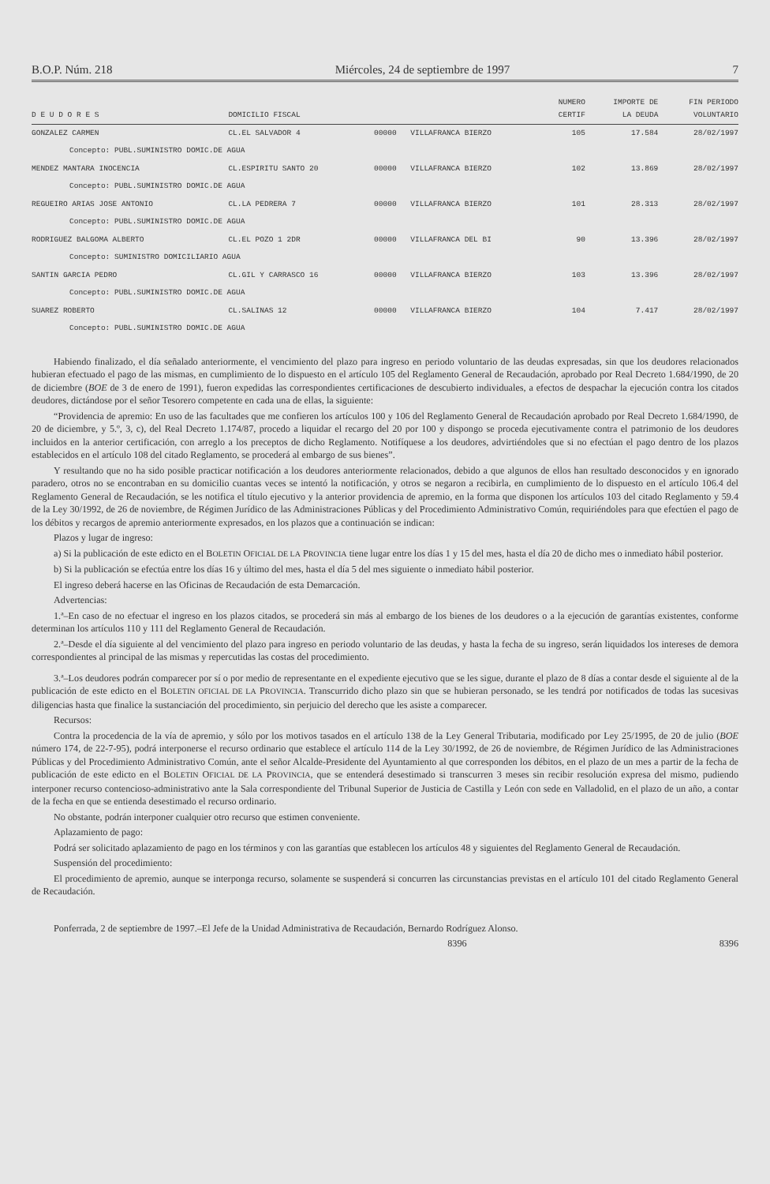B.O.P. Núm. 218 Miércoles, 24 de septiembre de 1997 7
| | | | | NUMERO | IMPORTE DE | FIN PERIODO |
| --- | --- | --- | --- | --- | --- | --- |
| D E U D O R E S | DOMICILIO FISCAL | | | CERTIF | LA DEUDA | VOLUNTARIO |
| GONZALEZ CARMEN | CL.EL SALVADOR 4 | 00000 | VILLAFRANCA BIERZO | 105 | 17.584 | 28/02/1997 |
| Concepto: PUBL.SUMINISTRO DOMIC.DE AGUA | | | | | | |
| MENDEZ MANTARA INOCENCIA | CL.ESPIRITU SANTO 20 | 00000 | VILLAFRANCA BIERZO | 102 | 13.869 | 28/02/1997 |
| Concepto: PUBL.SUMINISTRO DOMIC.DE AGUA | | | | | | |
| REGUEIRO ARIAS JOSE ANTONIO | CL.LA PEDRERA 7 | 00000 | VILLAFRANCA BIERZO | 101 | 28.313 | 28/02/1997 |
| Concepto: PUBL.SUMINISTRO DOMIC.DE AGUA | | | | | | |
| RODRIGUEZ BALGOMA ALBERTO | CL.EL POZO 1 2DR | 00000 | VILLAFRANCA DEL BI | 90 | 13.396 | 28/02/1997 |
| Concepto: SUMINISTRO DOMICILIARIO AGUA | | | | | | |
| SANTIN GARCIA PEDRO | CL.GIL Y CARRASCO 16 | 00000 | VILLAFRANCA BIERZO | 103 | 13.396 | 28/02/1997 |
| Concepto: PUBL.SUMINISTRO DOMIC.DE AGUA | | | | | | |
| SUAREZ ROBERTO | CL.SALINAS 12 | 00000 | VILLAFRANCA BIERZO | 104 | 7.417 | 28/02/1997 |
| Concepto: PUBL.SUMINISTRO DOMIC.DE AGUA | | | | | | |
Habiendo finalizado, el día señalado anteriormente, el vencimiento del plazo para ingreso en periodo voluntario de las deudas expresadas, sin que los deudores relacionados hubieran efectuado el pago de las mismas, en cumplimiento de lo dispuesto en el artículo 105 del Reglamento General de Recaudación, aprobado por Real Decreto 1.684/1990, de 20 de diciembre (BOE de 3 de enero de 1991), fueron expedidas las correspondientes certificaciones de descubierto individuales, a efectos de despachar la ejecución contra los citados deudores, dictándose por el señor Tesorero competente en cada una de ellas, la siguiente:
“Providencia de apremio: En uso de las facultades que me confieren los artículos 100 y 106 del Reglamento General de Recaudación aprobado por Real Decreto 1.684/1990, de 20 de diciembre, y 5.º, 3, c), del Real Decreto 1.174/87, procedo a liquidar el recargo del 20 por 100 y dispongo se proceda ejecutivamente contra el patrimonio de los deudores incluidos en la anterior certificación, con arreglo a los preceptos de dicho Reglamento. Notifíquese a los deudores, advirtiéndoles que si no efectúan el pago dentro de los plazos establecidos en el artículo 108 del citado Reglamento, se procederá al embargo de sus bienes”.
Y resultando que no ha sido posible practicar notificación a los deudores anteriormente relacionados, debido a que algunos de ellos han resultado desconocidos y en ignorado paradero, otros no se encontraban en su domicilio cuantas veces se intentó la notificación, y otros se negaron a recibirla, en cumplimiento de lo dispuesto en el artículo 106.4 del Reglamento General de Recaudación, se les notifica el título ejecutivo y la anterior providencia de apremio, en la forma que disponen los artículos 103 del citado Reglamento y 59.4 de la Ley 30/1992, de 26 de noviembre, de Régimen Jurídico de las Administraciones Públicas y del Procedimiento Administrativo Común, requiriéndoles para que efectúen el pago de los débitos y recargos de apremio anteriormente expresados, en los plazos que a continuación se indican:
Plazos y lugar de ingreso:
a) Si la publicación de este edicto en el BOLETIN OFICIAL DE LA PROVINCIA tiene lugar entre los días 1 y 15 del mes, hasta el día 20 de dicho mes o inmediato hábil posterior.
b) Si la publicación se efectúa entre los días 16 y último del mes, hasta el día 5 del mes siguiente o inmediato hábil posterior.
El ingreso deberá hacerse en las Oficinas de Recaudación de esta Demarcación.
Advertencias:
1.ª–En caso de no efectuar el ingreso en los plazos citados, se procederá sin más al embargo de los bienes de los deudores o a la ejecución de garantías existentes, conforme determinan los artículos 110 y 111 del Reglamento General de Recaudación.
2.ª–Desde el día siguiente al del vencimiento del plazo para ingreso en periodo voluntario de las deudas, y hasta la fecha de su ingreso, serán liquidados los intereses de demora correspondientes al principal de las mismas y repercutidas las costas del procedimiento.
3.ª–Los deudores podrán comparecer por sí o por medio de representante en el expediente ejecutivo que se les sigue, durante el plazo de 8 días a contar desde el siguiente al de la publicación de este edicto en el BOLETIN OFICIAL DE LA PROVINCIA. Transcurrido dicho plazo sin que se hubieran personado, se les tendrá por notificados de todas las sucesivas diligencias hasta que finalice la sustanciación del procedimiento, sin perjuicio del derecho que les asiste a comparecer.
Recursos:
Contra la procedencia de la vía de apremio, y sólo por los motivos tasados en el artículo 138 de la Ley General Tributaria, modificado por Ley 25/1995, de 20 de julio (BOE número 174, de 22-7-95), podrá interponerse el recurso ordinario que establece el artículo 114 de la Ley 30/1992, de 26 de noviembre, de Régimen Jurídico de las Administraciones Públicas y del Procedimiento Administrativo Común, ante el señor Alcalde-Presidente del Ayuntamiento al que corresponden los débitos, en el plazo de un mes a partir de la fecha de publicación de este edicto en el BOLETIN OFICIAL DE LA PROVINCIA, que se entenderá desestimado si transcurren 3 meses sin recibir resolución expresa del mismo, pudiendo interponer recurso contencioso-administrativo ante la Sala correspondiente del Tribunal Superior de Justicia de Castilla y León con sede en Valladolid, en el plazo de un año, a contar de la fecha en que se entienda desestimado el recurso ordinario.
No obstante, podrán interponer cualquier otro recurso que estimen conveniente.
Aplazamiento de pago:
Podrá ser solicitado aplazamiento de pago en los términos y con las garantías que establecen los artículos 48 y siguientes del Reglamento General de Recaudación.
Suspensión del procedimiento:
El procedimiento de apremio, aunque se interponga recurso, solamente se suspenderá si concurren las circunstancias previstas en el artículo 101 del citado Reglamento General de Recaudación.
Ponferrada, 2 de septiembre de 1997.–El Jefe de la Unidad Administrativa de Recaudación, Bernardo Rodríguez Alonso.
8396 8396